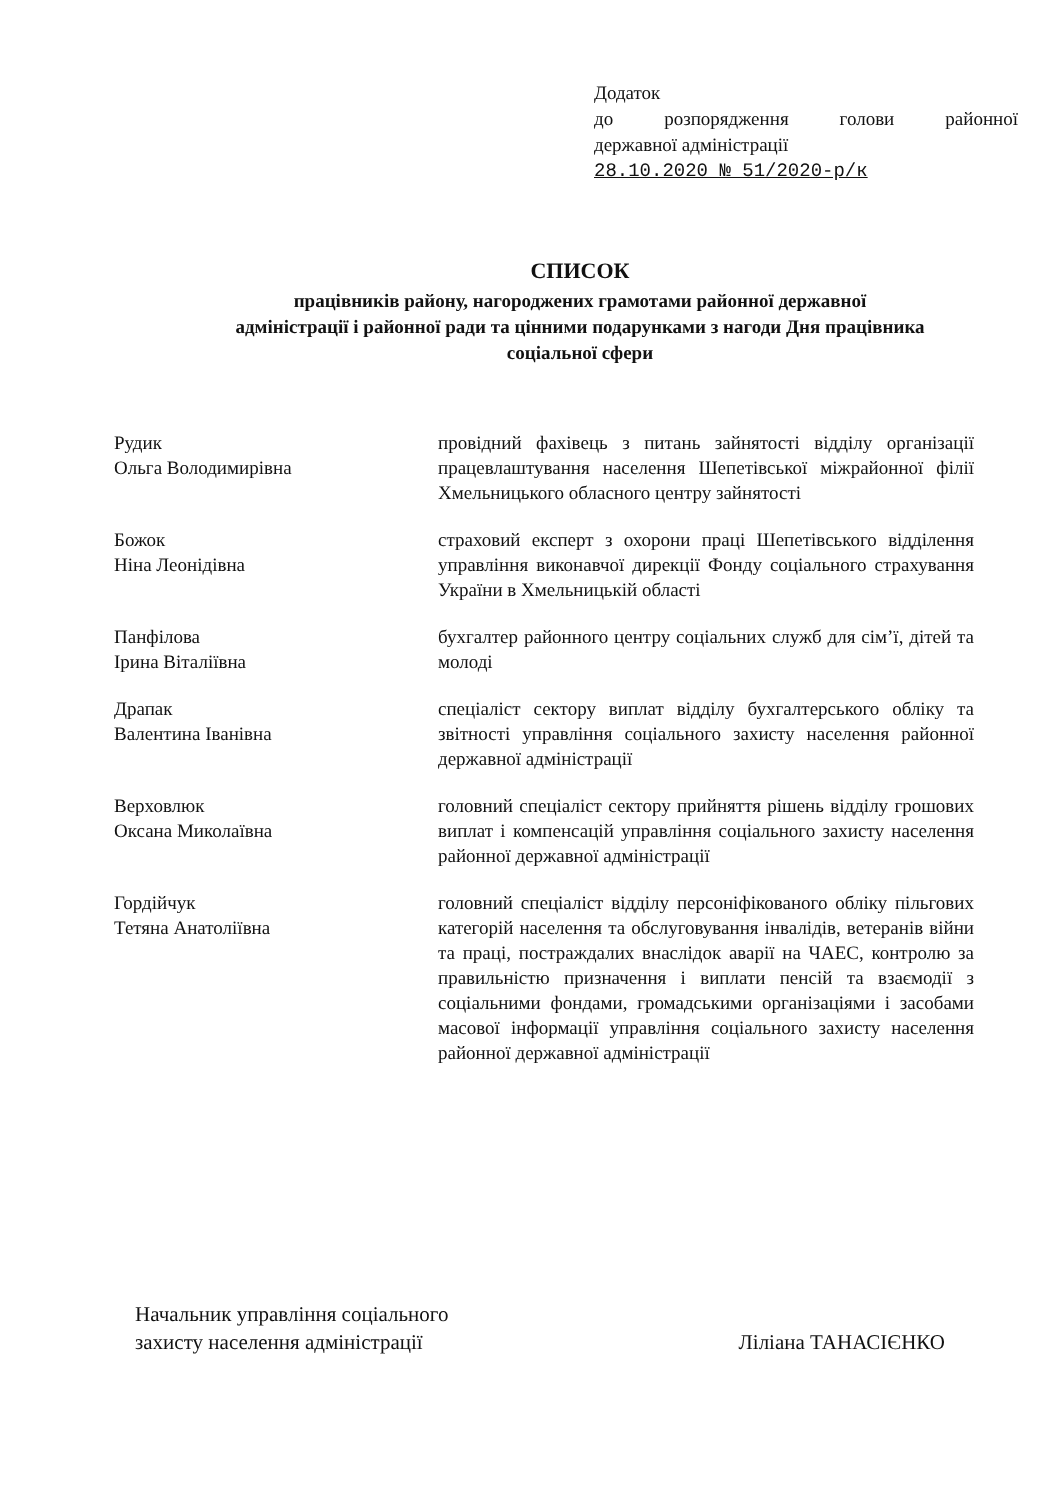Додаток
до розпорядження голови районної
державної адміністрації
28.10.2020 № 51/2020-р/к
СПИСОК
працівників району, нагороджених грамотами районної державної
адміністрації і районної ради та цінними подарунками з нагоди Дня працівника
соціальної сфери
Рудик
Ольга Володимирівна
провідний фахівець з питань зайнятості відділу організації працевлаштування населення Шепетівської міжрайонної філії Хмельницького обласного центру зайнятості
Божок
Ніна Леонідівна
страховий експерт з охорони праці Шепетівського відділення управління виконавчої дирекції Фонду соціального страхування України в Хмельницькій області
Панфілова
Ірина Віталіївна
бухгалтер районного центру соціальних служб для сім’ї, дітей та молоді
Драпак
Валентина Іванівна
спеціаліст сектору виплат відділу бухгалтерського обліку та звітності управління соціального захисту населення районної державної адміністрації
Верховлюк
Оксана Миколаївна
головний спеціаліст сектору прийняття рішень відділу грошових виплат і компенсацій управління соціального захисту населення районної державної адміністрації
Гордійчук
Тетяна Анатоліївна
головний спеціаліст відділу персоніфікованого обліку пільгових категорій населення та обслуговування інвалідів, ветеранів війни та праці, постраждалих внаслідок аварії на ЧАЕС, контролю за правильністю призначення і виплати пенсій та взаємодії з соціальними фондами, громадськими організаціями і засобами масової інформації управління соціального захисту населення районної державної адміністрації
Начальник управління соціального
захисту населення адміністрації
Ліліана ТАНАСІЄНКО